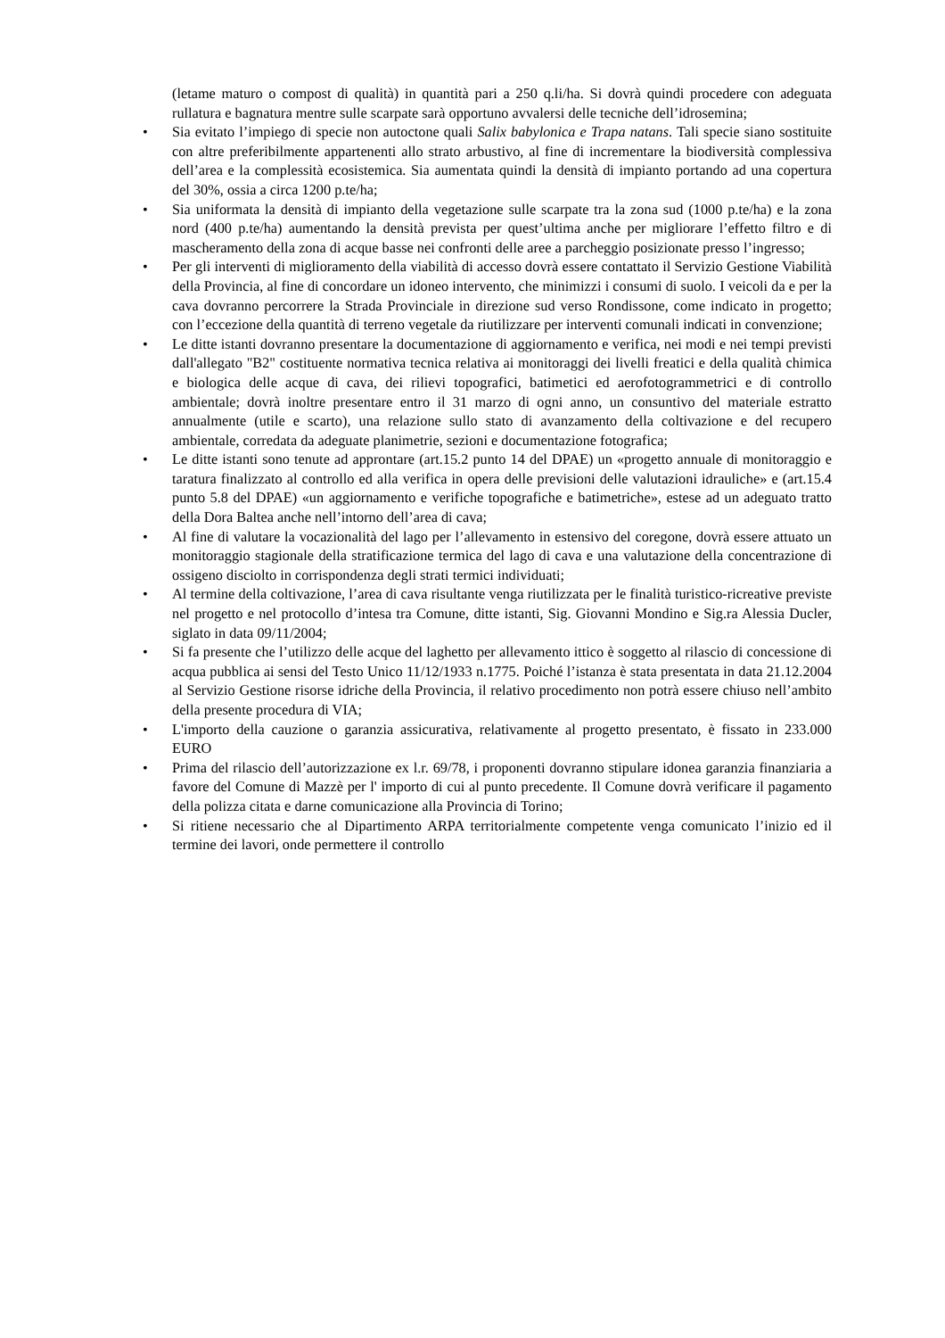(letame maturo o compost di qualità) in quantità pari a 250 q.li/ha. Si dovrà quindi procedere con adeguata rullatura e bagnatura mentre sulle scarpate sarà opportuno avvalersi delle tecniche dell’idrosemina;
• Sia evitato l’impiego di specie non autoctone quali Salix babylonica e Trapa natans. Tali specie siano sostituite con altre preferibilmente appartenenti allo strato arbustivo, al fine di incrementare la biodiversità complessiva dell’area e la complessità ecosistemica. Sia aumentata quindi la densità di impianto portando ad una copertura del 30%, ossia a circa 1200 p.te/ha;
• Sia uniformata la densità di impianto della vegetazione sulle scarpate tra la zona sud (1000 p.te/ha) e la zona nord (400 p.te/ha) aumentando la densità prevista per quest’ultima anche per migliorare l’effetto filtro e di mascheramento della zona di acque basse nei confronti delle aree a parcheggio posizionate presso l’ingresso;
• Per gli interventi di miglioramento della viabilità di accesso dovrà essere contattato il Servizio Gestione Viabilità della Provincia, al fine di concordare un idoneo intervento, che minimizzi i consumi di suolo. I veicoli da e per la cava dovranno percorrere la Strada Provinciale in direzione sud verso Rondissone, come indicato in progetto; con l’eccezione della quantità di terreno vegetale da riutilizzare per interventi comunali indicati in convenzione;
• Le ditte istanti dovranno presentare la documentazione di aggiornamento e verifica, nei modi e nei tempi previsti dall'allegato "B2" costituente normativa tecnica relativa ai monitoraggi dei livelli freatici e della qualità chimica e biologica delle acque di cava, dei rilievi topografici, batimetici ed aerofotogrammetrici e di controllo ambientale; dovrà inoltre presentare entro il 31 marzo di ogni anno, un consuntivo del materiale estratto annualmente (utile e scarto), una relazione sullo stato di avanzamento della coltivazione e del recupero ambientale, corredata da adeguate planimetrie, sezioni e documentazione fotografica;
• Le ditte istanti sono tenute ad approntare (art.15.2 punto 14 del DPAE) un «progetto annuale di monitoraggio e taratura finalizzato al controllo ed alla verifica in opera delle previsioni delle valutazioni idrauliche» e (art.15.4 punto 5.8 del DPAE) «un aggiornamento e verifiche topografiche e batimetriche», estese ad un adeguato tratto della Dora Baltea anche nell’intorno dell’area di cava;
• Al fine di valutare la vocazionalità del lago per l’allevamento in estensivo del coregone, dovrà essere attuato un monitoraggio stagionale della stratificazione termica del lago di cava e una valutazione della concentrazione di ossigeno disciolto in corrispondenza degli strati termici individuati;
• Al termine della coltivazione, l’area di cava risultante venga riutilizzata per le finalità turistico-ricreative previste nel progetto e nel protocollo d’intesa tra Comune, ditte istanti, Sig. Giovanni Mondino e Sig.ra Alessia Ducler, siglato in data 09/11/2004;
• Si fa presente che l’utilizzo delle acque del laghetto per allevamento ittico è soggetto al rilascio di concessione di acqua pubblica ai sensi del Testo Unico 11/12/1933 n.1775. Poiché l’istanza è stata presentata in data 21.12.2004 al Servizio Gestione risorse idriche della Provincia, il relativo procedimento non potrà essere chiuso nell’ambito della presente procedura di VIA;
• L'importo della cauzione o garanzia assicurativa, relativamente al progetto presentato, è fissato in 233.000 EURO
• Prima del rilascio dell’autorizzazione ex l.r. 69/78, i proponenti dovranno stipulare idonea garanzia finanziaria a favore del Comune di Mazzè per l' importo di cui al punto precedente. Il Comune dovrà verificare il pagamento della polizza citata e darne comunicazione alla Provincia di Torino;
• Si ritiene necessario che al Dipartimento ARPA territorialmente competente venga comunicato l’inizio ed il termine dei lavori, onde permettere il controllo